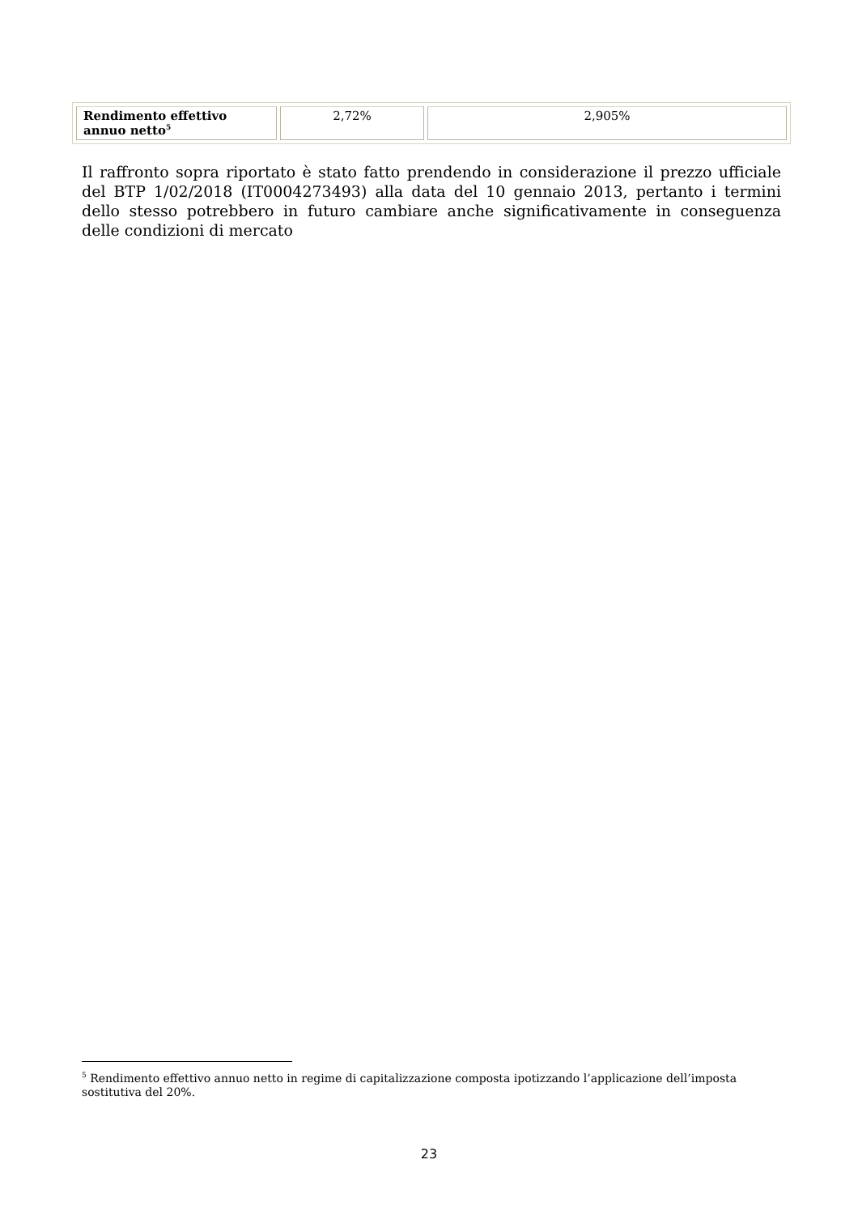| Rendimento effettivo annuo netto<sup>5</sup> | 2,72% | 2,905% |
Il raffronto sopra riportato è stato fatto prendendo in considerazione il prezzo ufficiale del BTP 1/02/2018 (IT0004273493) alla data del 10 gennaio 2013, pertanto i termini dello stesso potrebbero in futuro cambiare anche significativamente in conseguenza delle condizioni di mercato
<sup>5</sup> Rendimento effettivo annuo netto in regime di capitalizzazione composta ipotizzando l’applicazione dell’imposta sostitutiva del 20%.
23